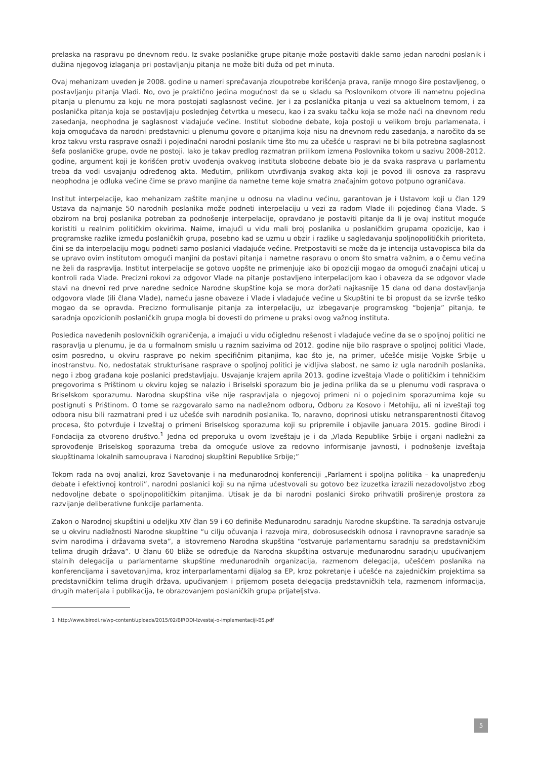prelaska na raspravu po dnevnom redu. Iz svake poslaničke grupe pitanje može postaviti dakle samo jedan narodni poslanik i dužina njegovog izlaganja pri postavljanju pitanja ne može biti duža od pet minuta.
Ovaj mehanizam uveden je 2008. godine u nameri sprečavanja zloupotrebe korišćenja prava, ranije mnogo šire postavljenog, o postavljanju pitanja Vladi. No, ovo je praktično jedina mogućnost da se u skladu sa Poslovnikom otvore ili nametnu pojedina pitanja u plenumu za koju ne mora postojati saglasnost većine. Jer i za poslanička pitanja u vezi sa aktuelnom temom, i za poslanička pitanja koja se postavljaju poslednjeg četvrtka u mesecu, kao i za svaku tačku koja se može naći na dnevnom redu zasedanja, neophodna je saglasnost vladajuće većine. Institut slobodne debate, koja postoji u velikom broju parlamenata, i koja omogućava da narodni predstavnici u plenumu govore o pitanjima koja nisu na dnevnom redu zasedanja, a naročito da se kroz takvu vrstu rasprave osnaži i pojedinačni narodni poslanik time što mu za učešće u raspravi ne bi bila potrebna saglasnost šefa poslaničke grupe, ovde ne postoji. Iako je takav predlog razmatran prilikom izmena Poslovnika tokom u sazivu 2008-2012. godine, argument koji je korišćen protiv uvođenja ovakvog instituta slobodne debate bio je da svaka rasprava u parlamentu treba da vodi usvajanju određenog akta. Međutim, prilikom utvrđivanja svakog akta koji je povod ili osnova za raspravu neophodna je odluka većine čime se pravo manjine da nametne teme koje smatra značajnim gotovo potpuno ograničava.
Institut interpelacije, kao mehanizam zaštite manjine u odnosu na vladinu većinu, garantovan je i Ustavom koji u član 129 Ustava da najmanje 50 narodnih poslanika može podneti interpelaciju u vezi za radom Vlade ili pojedinog člana Vlade. S obzirom na broj poslanika potreban za podnošenje interpelacije, opravdano je postaviti pitanje da li je ovaj institut moguće koristiti u realnim političkim okvirima. Naime, imajući u vidu mali broj poslanika u poslaničkim grupama opozicije, kao i programske razlike između poslaničkih grupa, posebno kad se uzmu u obzir i razlike u sagledavanju spoljnopolitičkih prioriteta, čini se da interpelaciju mogu podneti samo poslanici vladajuće većine. Pretpostaviti se može da je intencija ustavopisca bila da se upravo ovim institutom omogući manjini da postavi pitanja i nametne raspravu o onom što smatra važnim, a o čemu većina ne želi da raspravlja. Institut interpelacije se gotovo uopšte ne primenjuje iako bi opoziciji mogao da omogući značajni uticaj u kontroli rada Vlade. Precizni rokovi za odgovor Vlade na pitanje postavljeno interpelacijom kao i obaveza da se odgovor vlade stavi na dnevni red prve naredne sednice Narodne skupštine koja se mora doržati najkasnije 15 dana od dana dostavljanja odgovora vlade (ili člana Vlade), nameću jasne obaveze i Vlade i vladajuće većine u Skupštini te bi propust da se izvrše teško mogao da se opravda. Precizno formulisanje pitanja za interpelaciju, uz izbegavanje programskog “bojenja” pitanja, te saradnja opozicionih poslaničkih grupa mogla bi dovesti do primene u praksi ovog važnog instituta.
Posledica navedenih poslovničkih ograničenja, a imajući u vidu očiglednu rešenost i vladajuće većine da se o spoljnoj politici ne raspravlja u plenumu, je da u formalnom smislu u raznim sazivima od 2012. godine nije bilo rasprave o spoljnoj politici Vlade, osim posredno, u okviru rasprave po nekim specifičnim pitanjima, kao što je, na primer, učešće misije Vojske Srbije u inostranstvu. No, nedostatak strukturisane rasprave o spoljnoj politici je vidljiva slabost, ne samo iz ugla narodnih poslanika, nego i zbog građana koje poslanici predstavljaju. Usvajanje krajem aprila 2013. godine izveštaja Vlade o političkim i tehničkim pregovorima s Prištinom u okviru kojeg se nalazio i Briselski sporazum bio je jedina prilika da se u plenumu vodi rasprava o Briselskom sporazumu. Narodna skupština više nije raspravljala o njegovoj primeni ni o pojedinim sporazumima koje su postignuti s Prištinom. O tome se razgovaralo samo na nadležnom odboru, Odboru za Kosovo i Metohiju, ali ni izveštaji tog odbora nisu bili razmatrani pred i uz učešće svih narodnih poslanika. To, naravno, doprinosi utisku netransparentnosti čitavog procesa, što potvrđuje i Izveštaj o primeni Briselskog sporazuma koji su pripremile i objavile januara 2015. godine Birodi i Fondacija za otvoreno društvo.<sup>1</sup> Jedna od preporuka u ovom Izveštaju je i da „Vlada Republike Srbije i organi nadležni za sprovođenje Briselskog sporazuma treba da omoguće uslove za redovno informisanje javnosti, i podnošenje izveštaja skupštinama lokalnih samouprava i Narodnoj skupštini Republike Srbije;”
Tokom rada na ovoj analizi, kroz Savetovanje i na međunarodnoj konferenciji „Parlament i spoljna politika – ka unapređenju debate i efektivnoj kontroli”, narodni poslanici koji su na njima učestvovali su gotovo bez izuzetka izrazili nezadovoljstvo zbog nedovoljne debate o spoljnopolitičkim pitanjima. Utisak je da bi narodni poslanici široko prihvatili proširenje prostora za razvijanje deliberativne funkcije parlamenta.
Zakon o Narodnoj skupštini u odeljku XIV član 59 i 60 definiše Međunarodnu saradnju Narodne skupštine. Ta saradnja ostvaruje se u okviru nadležnosti Narodne skupštine “u cilju očuvanja i razvoja mira, dobrosusedskih odnosa i ravnopravne saradnje sa svim narodima i državama sveta”, a istovremeno Narodna skupština “ostvaruje parlamentarnu saradnju sa predstavničkim telima drugih država”. U članu 60 bliže se određuje da Narodna skupština ostvaruje međunarodnu saradnju upućivanjem stalnih delegacija u parlamentarne skupštine međunarodnih organizacija, razmenom delegacija, učešćem poslanika na konferencijama i savetovanjima, kroz interparlamentarni dijalog sa EP, kroz pokretanje i učešće na zajedničkim projektima sa predstavničkim telima drugih država, upućivanjem i prijemom poseta delegacija predstavničkih tela, razmenom informacija, drugih materijala i publikacija, te obrazovanjem poslaničkih grupa prijateljstva.
1 http://www.birodi.rs/wp-content/uploads/2015/02/BIRODI-Izvestaj-o-implementaciji-BS.pdf
5